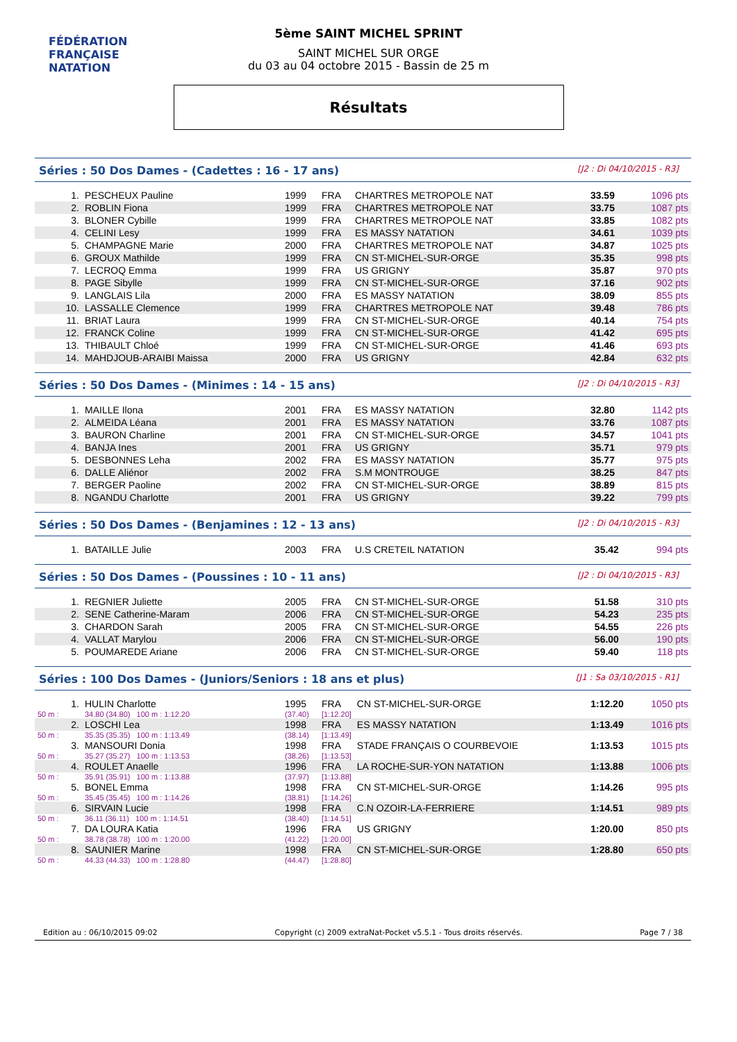FÉDÉRATION FRANÇAISE
NATATION
5ème SAINT MICHEL SPRINT
SAINT MICHEL SUR ORGE
du 03 au 04 octobre 2015 - Bassin de 25 m
Résultats
Séries : 50 Dos Dames - (Cadettes : 16 - 17 ans) [J2 : Di 04/10/2015 - R3]
| 1. | PESCHEUX Pauline | 1999 | FRA | CHARTRES METROPOLE NAT | 33.59 | 1096 pts |
| 2. | ROBLIN Fiona | 1999 | FRA | CHARTRES METROPOLE NAT | 33.75 | 1087 pts |
| 3. | BLONER Cybille | 1999 | FRA | CHARTRES METROPOLE NAT | 33.85 | 1082 pts |
| 4. | CELINI Lesy | 1999 | FRA | ES MASSY NATATION | 34.61 | 1039 pts |
| 5. | CHAMPAGNE Marie | 2000 | FRA | CHARTRES METROPOLE NAT | 34.87 | 1025 pts |
| 6. | GROUX Mathilde | 1999 | FRA | CN ST-MICHEL-SUR-ORGE | 35.35 | 998 pts |
| 7. | LECROQ Emma | 1999 | FRA | US GRIGNY | 35.87 | 970 pts |
| 8. | PAGE Sibylle | 1999 | FRA | CN ST-MICHEL-SUR-ORGE | 37.16 | 902 pts |
| 9. | LANGLAIS Lila | 2000 | FRA | ES MASSY NATATION | 38.09 | 855 pts |
| 10. | LASSALLE Clemence | 1999 | FRA | CHARTRES METROPOLE NAT | 39.48 | 786 pts |
| 11. | BRIAT Laura | 1999 | FRA | CN ST-MICHEL-SUR-ORGE | 40.14 | 754 pts |
| 12. | FRANCK Coline | 1999 | FRA | CN ST-MICHEL-SUR-ORGE | 41.42 | 695 pts |
| 13. | THIBAULT Chloé | 1999 | FRA | CN ST-MICHEL-SUR-ORGE | 41.46 | 693 pts |
| 14. | MAHDJOUB-ARAIBI Maissa | 2000 | FRA | US GRIGNY | 42.84 | 632 pts |
Séries : 50 Dos Dames - (Minimes : 14 - 15 ans) [J2 : Di 04/10/2015 - R3]
| 1. | MAILLE Ilona | 2001 | FRA | ES MASSY NATATION | 32.80 | 1142 pts |
| 2. | ALMEIDA Léana | 2001 | FRA | ES MASSY NATATION | 33.76 | 1087 pts |
| 3. | BAURON Charline | 2001 | FRA | CN ST-MICHEL-SUR-ORGE | 34.57 | 1041 pts |
| 4. | BANJA Ines | 2001 | FRA | US GRIGNY | 35.71 | 979 pts |
| 5. | DESBONNES Leha | 2002 | FRA | ES MASSY NATATION | 35.77 | 975 pts |
| 6. | DALLE Aliénor | 2002 | FRA | S.M MONTROUGE | 38.25 | 847 pts |
| 7. | BERGER Paoline | 2002 | FRA | CN ST-MICHEL-SUR-ORGE | 38.89 | 815 pts |
| 8. | NGANDU Charlotte | 2001 | FRA | US GRIGNY | 39.22 | 799 pts |
Séries : 50 Dos Dames - (Benjamines : 12 - 13 ans) [J2 : Di 04/10/2015 - R3]
| 1. | BATAILLE Julie | 2003 | FRA | U.S CRETEIL NATATION | 35.42 | 994 pts |
Séries : 50 Dos Dames - (Poussines : 10 - 11 ans) [J2 : Di 04/10/2015 - R3]
| 1. | REGNIER Juliette | 2005 | FRA | CN ST-MICHEL-SUR-ORGE | 51.58 | 310 pts |
| 2. | SENE Catherine-Maram | 2006 | FRA | CN ST-MICHEL-SUR-ORGE | 54.23 | 235 pts |
| 3. | CHARDON Sarah | 2005 | FRA | CN ST-MICHEL-SUR-ORGE | 54.55 | 226 pts |
| 4. | VALLAT Marylou | 2006 | FRA | CN ST-MICHEL-SUR-ORGE | 56.00 | 190 pts |
| 5. | POUMAREDE Ariane | 2006 | FRA | CN ST-MICHEL-SUR-ORGE | 59.40 | 118 pts |
Séries : 100 Dos Dames - (Juniors/Seniors : 18 ans et plus) [J1 : Sa 03/10/2015 - R1]
| 1. | HULIN Charlotte | 1995 | FRA | CN ST-MICHEL-SUR-ORGE | 1:12.20 | 1050 pts |
| 50 m : | 34.80 (34.80) 100 m : 1:12.20 | (37.40) | [1:12.20] | | | |
| 2. | LOSCHI Lea | 1998 | FRA | ES MASSY NATATION | 1:13.49 | 1016 pts |
| 50 m : | 35.35 (35.35) 100 m : 1:13.49 | (38.14) | [1:13.49] | | | |
| 3. | MANSOURI Donia | 1998 | FRA | STADE FRANÇAIS O COURBEVOIE | 1:13.53 | 1015 pts |
| 50 m : | 35.27 (35.27) 100 m : 1:13.53 | (38.26) | [1:13.53] | | | |
| 4. | ROULET Anaelle | 1996 | FRA | LA ROCHE-SUR-YON NATATION | 1:13.88 | 1006 pts |
| 50 m : | 35.91 (35.91) 100 m : 1:13.88 | (37.97) | [1:13.88] | | | |
| 5. | BONEL Emma | 1998 | FRA | CN ST-MICHEL-SUR-ORGE | 1:14.26 | 995 pts |
| 50 m : | 35.45 (35.45) 100 m : 1:14.26 | (38.81) | [1:14.26] | | | |
| 6. | SIRVAIN Lucie | 1998 | FRA | C.N OZOIR-LA-FERRIERE | 1:14.51 | 989 pts |
| 50 m : | 36.11 (36.11) 100 m : 1:14.51 | (38.40) | [1:14.51] | | | |
| 7. | DA LOURA Katia | 1996 | FRA | US GRIGNY | 1:20.00 | 850 pts |
| 50 m : | 38.78 (38.78) 100 m : 1:20.00 | (41.22) | [1:20.00] | | | |
| 8. | SAUNIER Marine | 1998 | FRA | CN ST-MICHEL-SUR-ORGE | 1:28.80 | 650 pts |
| 50 m : | 44.33 (44.33) 100 m : 1:28.80 | (44.47) | [1:28.80] | | | |
Edition au : 06/10/2015 09:02 Copyright (c) 2009 extraNat-Pocket v5.5.1 - Tous droits réservés. Page 7 / 38